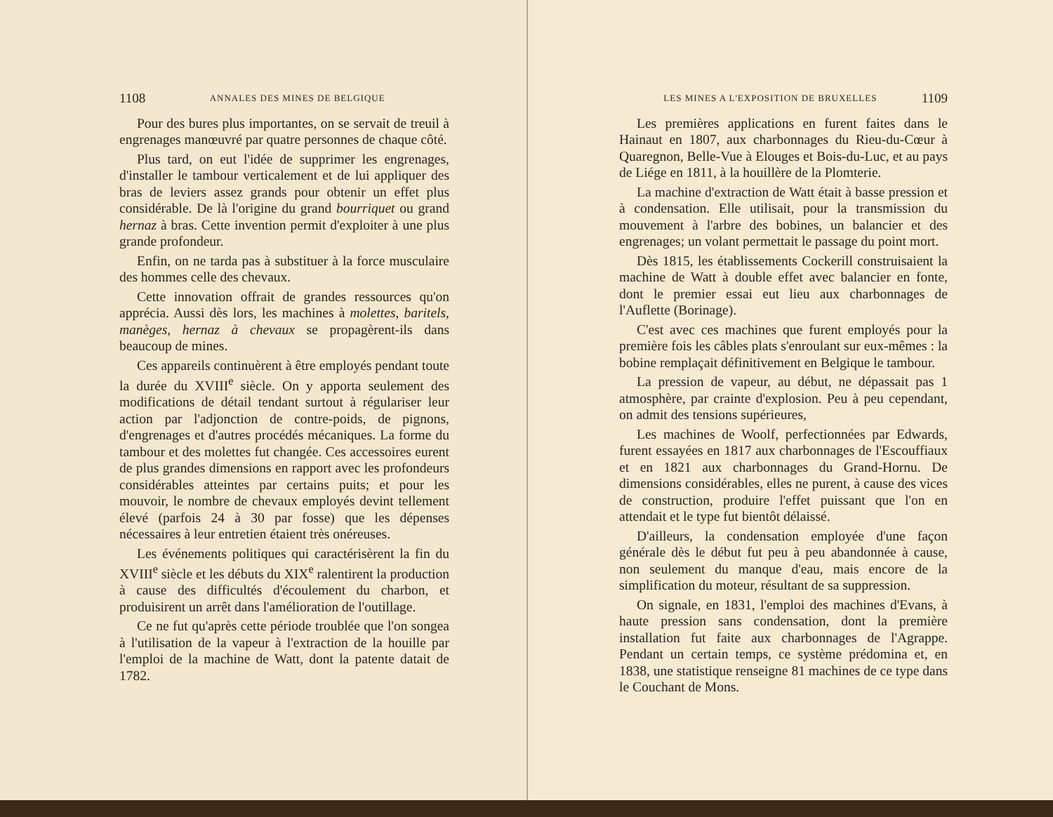1108 ANNALES DES MINES DE BELGIQUE
Pour des bures plus importantes, on se servait de treuil à engrenages manœuvré par quatre personnes de chaque côté.
Plus tard, on eut l'idée de supprimer les engrenages, d'installer le tambour verticalement et de lui appliquer des bras de leviers assez grands pour obtenir un effet plus considérable. De là l'origine du grand bourriquet ou grand hernaz à bras. Cette invention permit d'exploiter à une plus grande profondeur.
Enfin, on ne tarda pas à substituer à la force musculaire des hommes celle des chevaux.
Cette innovation offrait de grandes ressources qu'on apprécia. Aussi dès lors, les machines à molettes, baritels, manèges, hernaz à chevaux se propagèrent-ils dans beaucoup de mines.
Ces appareils continuèrent à être employés pendant toute la durée du XVIII<sup>e</sup> siècle. On y apporta seulement des modifications de détail tendant surtout à régulariser leur action par l'adjonction de contre-poids, de pignons, d'engrenages et d'autres procédés mécaniques. La forme du tambour et des molettes fut changée. Ces accessoires eurent de plus grandes dimensions en rapport avec les profondeurs considérables atteintes par certains puits; et pour les mouvoir, le nombre de chevaux employés devint tellement élevé (parfois 24 à 30 par fosse) que les dépenses nécessaires à leur entretien étaient très onéreuses.
Les événements politiques qui caractérisèrent la fin du XVIII<sup>e</sup> siècle et les débuts du XIX<sup>e</sup> ralentirent la production à cause des difficultés d'écoulement du charbon, et produisirent un arrêt dans l'amélioration de l'outillage.
Ce ne fut qu'après cette période troublée que l'on songea à l'utilisation de la vapeur à l'extraction de la houille par l'emploi de la machine de Watt, dont la patente datait de 1782.
LES MINES A L'EXPOSITION DE BRUXELLES 1109
Les premières applications en furent faites dans le Hainaut en 1807, aux charbonnages du Rieu-du-Cœur à Quaregnon, Belle-Vue à Elouges et Bois-du-Luc, et au pays de Liége en 1811, à la houillère de la Plomterie.
La machine d'extraction de Watt était à basse pression et à condensation. Elle utilisait, pour la transmission du mouvement à l'arbre des bobines, un balancier et des engrenages; un volant permettait le passage du point mort.
Dès 1815, les établissements Cockerill construisaient la machine de Watt à double effet avec balancier en fonte, dont le premier essai eut lieu aux charbonnages de l'Auflette (Borinage).
C'est avec ces machines que furent employés pour la première fois les câbles plats s'enroulant sur eux-mêmes : la bobine remplaçait définitivement en Belgique le tambour.
La pression de vapeur, au début, ne dépassait pas 1 atmosphère, par crainte d'explosion. Peu à peu cependant, on admit des tensions supérieures,
Les machines de Woolf, perfectionnées par Edwards, furent essayées en 1817 aux charbonnages de l'Escouffiaux et en 1821 aux charbonnages du Grand-Hornu. De dimensions considérables, elles ne purent, à cause des vices de construction, produire l'effet puissant que l'on en attendait et le type fut bientôt délaissé.
D'ailleurs, la condensation employée d'une façon générale dès le début fut peu à peu abandonnée à cause, non seulement du manque d'eau, mais encore de la simplification du moteur, résultant de sa suppression.
On signale, en 1831, l'emploi des machines d'Evans, à haute pression sans condensation, dont la première installation fut faite aux charbonnages de l'Agrappe. Pendant un certain temps, ce système prédomina et, en 1838, une statistique renseigne 81 machines de ce type dans le Couchant de Mons.